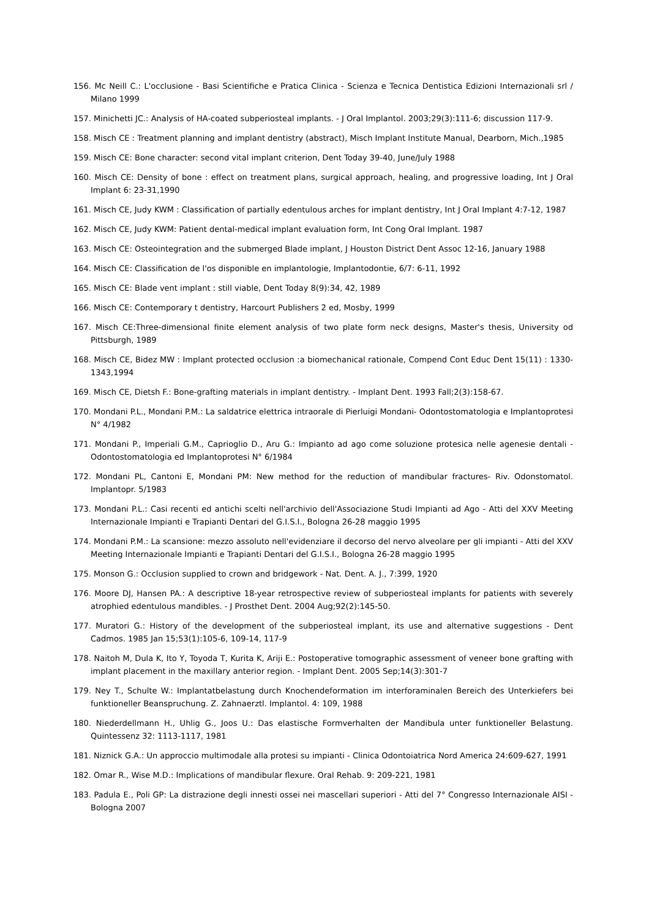156. Mc Neill C.: L'occlusione - Basi Scientifiche e Pratica Clinica - Scienza e Tecnica Dentistica Edizioni Internazionali srl / Milano 1999
157. Minichetti JC.: Analysis of HA-coated subperiosteal implants. - J Oral Implantol. 2003;29(3):111-6; discussion 117-9.
158. Misch CE : Treatment planning and implant dentistry (abstract), Misch Implant Institute Manual, Dearborn, Mich.,1985
159. Misch CE: Bone character: second vital implant criterion, Dent Today 39-40, June/July 1988
160. Misch CE: Density of bone : effect on treatment plans, surgical approach, healing, and progressive loading, Int J Oral Implant 6: 23-31,1990
161. Misch CE, Judy KWM : Classification of partially edentulous arches for implant dentistry, Int J Oral Implant 4:7-12, 1987
162. Misch CE, Judy KWM: Patient dental-medical implant evaluation form, Int Cong Oral Implant. 1987
163. Misch CE: Osteointegration and the submerged Blade implant, J Houston District Dent Assoc 12-16, January 1988
164. Misch CE: Classification de l'os disponible en implantologie, Implantodontie, 6/7: 6-11, 1992
165. Misch CE: Blade vent implant : still viable, Dent Today 8(9):34, 42, 1989
166. Misch CE: Contemporary t dentistry, Harcourt Publishers 2 ed, Mosby, 1999
167. Misch CE:Three-dimensional finite element analysis of two plate form neck designs, Master's thesis, University od Pittsburgh, 1989
168. Misch CE, Bidez MW : Implant protected occlusion :a biomechanical rationale, Compend Cont Educ Dent 15(11) : 1330-1343,1994
169. Misch CE, Dietsh F.: Bone-grafting materials in implant dentistry. - Implant Dent. 1993 Fall;2(3):158-67.
170. Mondani P.L., Mondani P.M.: La saldatrice elettrica intraorale di Pierluigi Mondani- Odontostomatologia e Implantoprotesi N° 4/1982
171. Mondani P., Imperiali G.M., Caprioglio D., Aru G.: Impianto ad ago come soluzione protesica nelle agenesie dentali - Odontostomatologia ed Implantoprotesi N° 6/1984
172. Mondani PL, Cantoni E, Mondani PM: New method for the reduction of mandibular fractures- Riv. Odonstomatol. Implantopr. 5/1983
173. Mondani P.L.: Casi recenti ed antichi scelti nell'archivio dell'Associazione Studi Impianti ad Ago - Atti del XXV Meeting Internazionale Impianti e Trapianti Dentari del G.I.S.I., Bologna 26-28 maggio 1995
174. Mondani P.M.: La scansione: mezzo assoluto nell'evidenziare il decorso del nervo alveolare per gli impianti - Atti del XXV Meeting Internazionale Impianti e Trapianti Dentari del G.I.S.I., Bologna 26-28 maggio 1995
175. Monson G.: Occlusion supplied to crown and bridgework - Nat. Dent. A. J., 7:399, 1920
176. Moore DJ, Hansen PA.: A descriptive 18-year retrospective review of subperiosteal implants for patients with severely atrophied edentulous mandibles. - J Prosthet Dent. 2004 Aug;92(2):145-50.
177. Muratori G.: History of the development of the subperiosteal implant, its use and alternative suggestions - Dent Cadmos. 1985 Jan 15;53(1):105-6, 109-14, 117-9
178. Naitoh M, Dula K, Ito Y, Toyoda T, Kurita K, Ariji E.: Postoperative tomographic assessment of veneer bone grafting with implant placement in the maxillary anterior region. - Implant Dent. 2005 Sep;14(3):301-7
179. Ney T., Schulte W.: Implantatbelastung durch Knochendeformation im interforaminalen Bereich des Unterkiefers bei funktioneller Beanspruchung. Z. Zahnaerztl. Implantol. 4: 109, 1988
180. Niederdellmann H., Uhlig G., Joos U.: Das elastische Formverhalten der Mandibula unter funktioneller Belastung. Quintessenz 32: 1113-1117, 1981
181. Niznick G.A.: Un approccio multimodale alla protesi su impianti - Clinica Odontoiatrica Nord America 24:609-627, 1991
182. Omar R., Wise M.D.: Implications of mandibular flexure. Oral Rehab. 9: 209-221, 1981
183. Padula E., Poli GP: La distrazione degli innesti ossei nei mascellari superiori - Atti del 7° Congresso Internazionale AISI - Bologna 2007